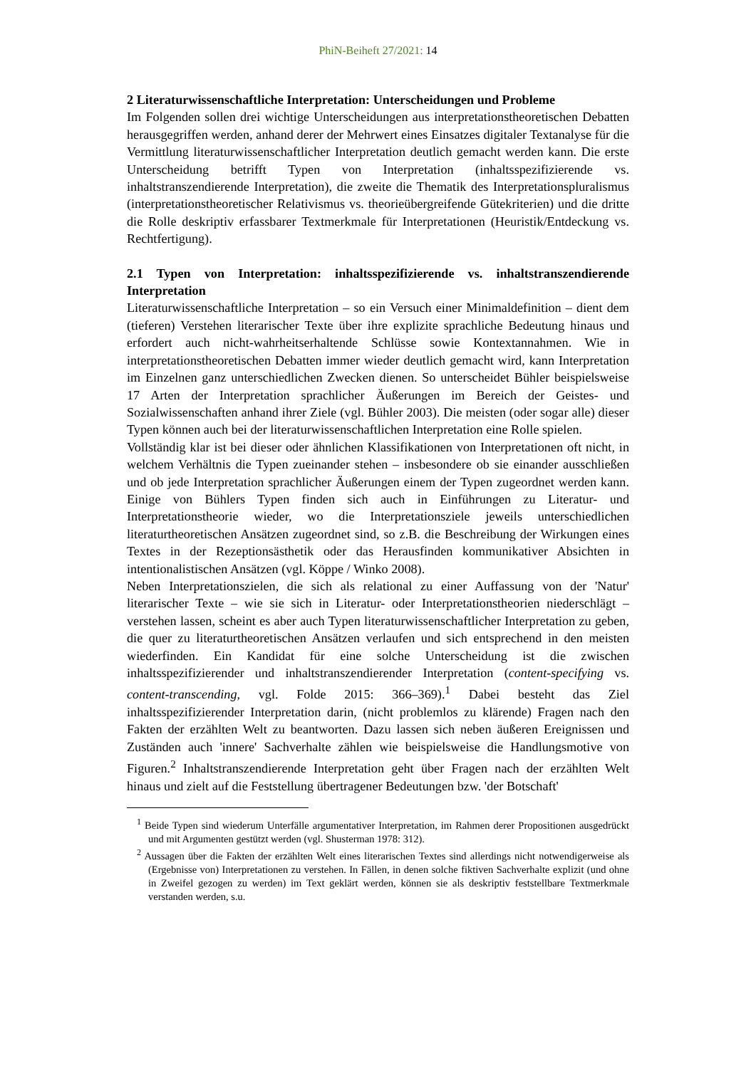PhiN-Beiheft 27/2021: 14
2 Literaturwissenschaftliche Interpretation: Unterscheidungen und Probleme
Im Folgenden sollen drei wichtige Unterscheidungen aus interpretationstheoretischen Debatten herausgegriffen werden, anhand derer der Mehrwert eines Einsatzes digitaler Textanalyse für die Vermittlung literaturwissenschaftlicher Interpretation deutlich gemacht werden kann. Die erste Unterscheidung betrifft Typen von Interpretation (inhaltsspezifizierende vs. inhaltstranszendierende Interpretation), die zweite die Thematik des Interpretationspluralismus (interpretationstheoretischer Relativismus vs. theorieübergreifende Gütekriterien) und die dritte die Rolle deskriptiv erfassbarer Textmerkmale für Interpretationen (Heuristik/Entdeckung vs. Rechtfertigung).
2.1 Typen von Interpretation: inhaltsspezifizierende vs. inhaltstranszendierende Interpretation
Literaturwissenschaftliche Interpretation – so ein Versuch einer Minimaldefinition – dient dem (tieferen) Verstehen literarischer Texte über ihre explizite sprachliche Bedeutung hinaus und erfordert auch nicht-wahrheitserhaltende Schlüsse sowie Kontextannahmen. Wie in interpretationstheoretischen Debatten immer wieder deutlich gemacht wird, kann Interpretation im Einzelnen ganz unterschiedlichen Zwecken dienen. So unterscheidet Bühler beispielsweise 17 Arten der Interpretation sprachlicher Äußerungen im Bereich der Geistes- und Sozialwissenschaften anhand ihrer Ziele (vgl. Bühler 2003). Die meisten (oder sogar alle) dieser Typen können auch bei der literaturwissenschaftlichen Interpretation eine Rolle spielen.
Vollständig klar ist bei dieser oder ähnlichen Klassifikationen von Interpretationen oft nicht, in welchem Verhältnis die Typen zueinander stehen – insbesondere ob sie einander ausschließen und ob jede Interpretation sprachlicher Äußerungen einem der Typen zugeordnet werden kann. Einige von Bühlers Typen finden sich auch in Einführungen zu Literatur- und Interpretationstheorie wieder, wo die Interpretationsziele jeweils unterschiedlichen literaturtheoretischen Ansätzen zugeordnet sind, so z.B. die Beschreibung der Wirkungen eines Textes in der Rezeptionsästhetik oder das Herausfinden kommunikativer Absichten in intentionalistischen Ansätzen (vgl. Köppe / Winko 2008).
Neben Interpretationszielen, die sich als relational zu einer Auffassung von der 'Natur' literarischer Texte – wie sie sich in Literatur- oder Interpretationstheorien niederschlägt – verstehen lassen, scheint es aber auch Typen literaturwissenschaftlicher Interpretation zu geben, die quer zu literaturtheoretischen Ansätzen verlaufen und sich entsprechend in den meisten wiederfinden. Ein Kandidat für eine solche Unterscheidung ist die zwischen inhaltsspezifizierender und inhaltstranszendierender Interpretation (content-specifying vs. content-transcending, vgl. Folde 2015: 366–369).<sup>1</sup> Dabei besteht das Ziel inhaltsspezifizierender Interpretation darin, (nicht problemlos zu klärende) Fragen nach den Fakten der erzählten Welt zu beantworten. Dazu lassen sich neben äußeren Ereignissen und Zuständen auch 'innere' Sachverhalte zählen wie beispielsweise die Handlungsmotive von Figuren.<sup>2</sup> Inhaltstranszendierende Interpretation geht über Fragen nach der erzählten Welt hinaus und zielt auf die Feststellung übertragener Bedeutungen bzw. 'der Botschaft'
<sup>1</sup> Beide Typen sind wiederum Unterfälle argumentativer Interpretation, im Rahmen derer Propositionen ausgedrückt und mit Argumenten gestützt werden (vgl. Shusterman 1978: 312).
<sup>2</sup> Aussagen über die Fakten der erzählten Welt eines literarischen Textes sind allerdings nicht notwendigerweise als (Ergebnisse von) Interpretationen zu verstehen. In Fällen, in denen solche fiktiven Sachverhalte explizit (und ohne in Zweifel gezogen zu werden) im Text geklärt werden, können sie als deskriptiv feststellbare Textmerkmale verstanden werden, s.u.